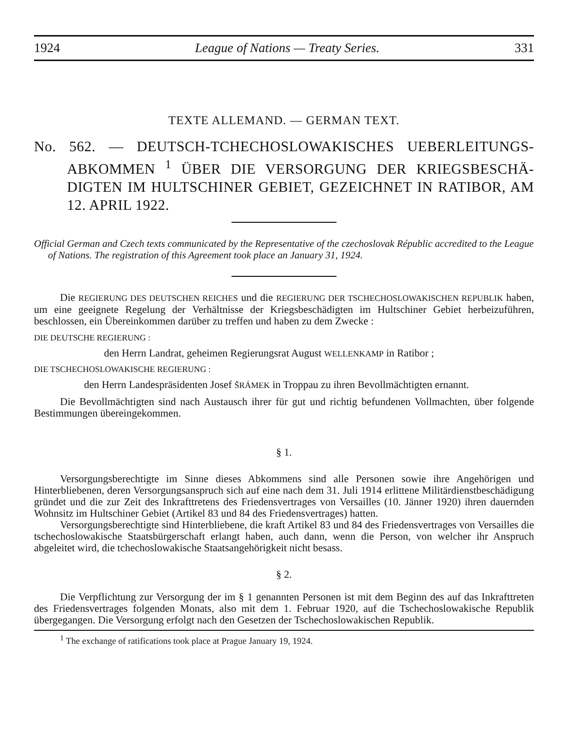1924 League of Nations — Treaty Series. 331
TEXTE ALLEMAND. — GERMAN TEXT.
No. 562. — DEUTSCH-TCHECHOSLOWAKISCHES UEBERLEITUNGS-ABKOMMEN <sup>1</sup> ÜBER DIE VERSORGUNG DER KRIEGSBESCHÄ-DIGTEN IM HULTSCHINER GEBIET, GEZEICHNET IN RATIBOR, AM 12. APRIL 1922.
Official German and Czech texts communicated by the Representative of the czechoslovak Républic accredited to the League of Nations. The registration of this Agreement took place an January 31, 1924.
Die REGIERUNG DES DEUTSCHEN REICHES und die REGIERUNG DER TSCHECHOSLOWAKISCHEN REPUBLIK haben, um eine geeignete Regelung der Verhältnisse der Kriegsbeschädigten im Hultschiner Gebiet herbeizuführen, beschlossen, ein Übereinkommen darüber zu treffen und haben zu dem Zwecke :
DIE DEUTSCHE REGIERUNG :
den Herrn Landrat, geheimen Regierungsrat August WELLENKAMP in Ratibor ;
DIE TSCHECHOSLOWAKISCHE REGIERUNG :
den Herrn Landespräsidenten Josef ŠRÁMEK in Troppau zu ihren Bevollmächtigten ernannt.
Die Bevollmächtigten sind nach Austausch ihrer für gut und richtig befundenen Vollmachten, über folgende Bestimmungen übereingekommen.
§ 1.
Versorgungsberechtigte im Sinne dieses Abkommens sind alle Personen sowie ihre Angehörigen und Hinterbliebenen, deren Versorgungsanspruch sich auf eine nach dem 31. Juli 1914 erlittene Militärdienstbeschädigung gründet und die zur Zeit des Inkrafttretens des Friedensvertrages von Versailles (10. Jänner 1920) ihren dauernden Wohnsitz im Hultschiner Gebiet (Artikel 83 und 84 des Friedensvertrages) hatten.
Versorgungsberechtigte sind Hinterbliebene, die kraft Artikel 83 und 84 des Friedensvertrages von Versailles die tschechoslowakische Staatsbürgerschaft erlangt haben, auch dann, wenn die Person, von welcher ihr Anspruch abgeleitet wird, die tchechoslowakische Staatsangehörigkeit nicht besass.
§ 2.
Die Verpflichtung zur Versorgung der im § 1 genannten Personen ist mit dem Beginn des auf das Inkrafttreten des Friedensvertrages folgenden Monats, also mit dem 1. Februar 1920, auf die Tschechoslowakische Republik übergegangen. Die Versorgung erfolgt nach den Gesetzen der Tschechoslowakischen Republik.
<sup>1</sup> The exchange of ratifications took place at Prague January 19, 1924.